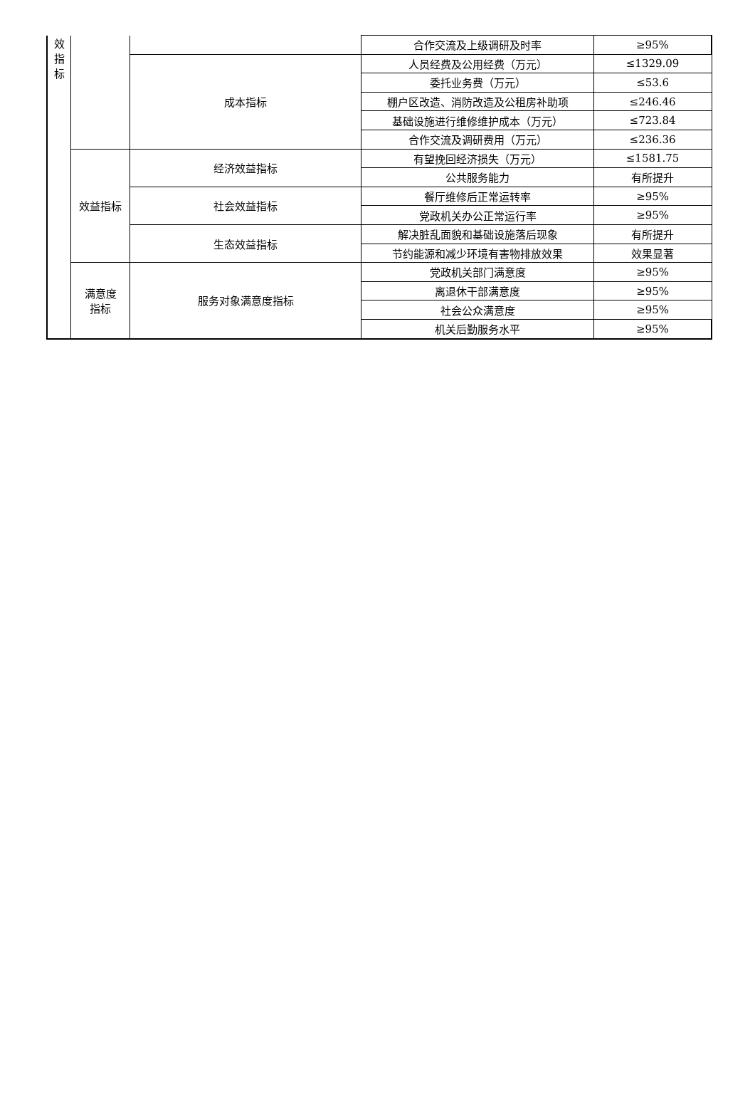| 效 指 标 | | | 合作交流及上级调研及时率 | ≥95% | |
| | | 成本指标 | 人员经费及公用经费（万元） | ≤1329.09 | |
| | | | 委托业务费（万元） | ≤53.6 | |
| | | | 棚户区改造、消防改造及公租房补助项 | ≤246.46 | |
| | | | 基础设施进行维修维护成本（万元） | ≤723.84 | |
| | | | 合作交流及调研费用（万元） | ≤236.36 | |
| | 效益指标 | | 经济效益指标 | 有望挽回经济损失（万元） | ≤1581.75 |
| | | 公共服务能力 | | 有所提升 | |
| | | 社会效益指标 | 餐厅维修后正常运转率 | ≥95% | |
| | | | 党政机关办公正常运行率 | ≥95% | |
| | | 生态效益指标 | 解决脏乱面貌和基础设施落后现象 | 有所提升 | |
| | | | 节约能源和减少环境有害物排放效果 | 效果显著 | |
| | 满意度 指标 | 服务对象满意度指标 | 党政机关部门满意度 | ≥95% | |
| | | | 离退休干部满意度 | ≥95% | |
| | | | 社会公众满意度 | ≥95% | |
| | | | 机关后勤服务水平 | ≥95% | |